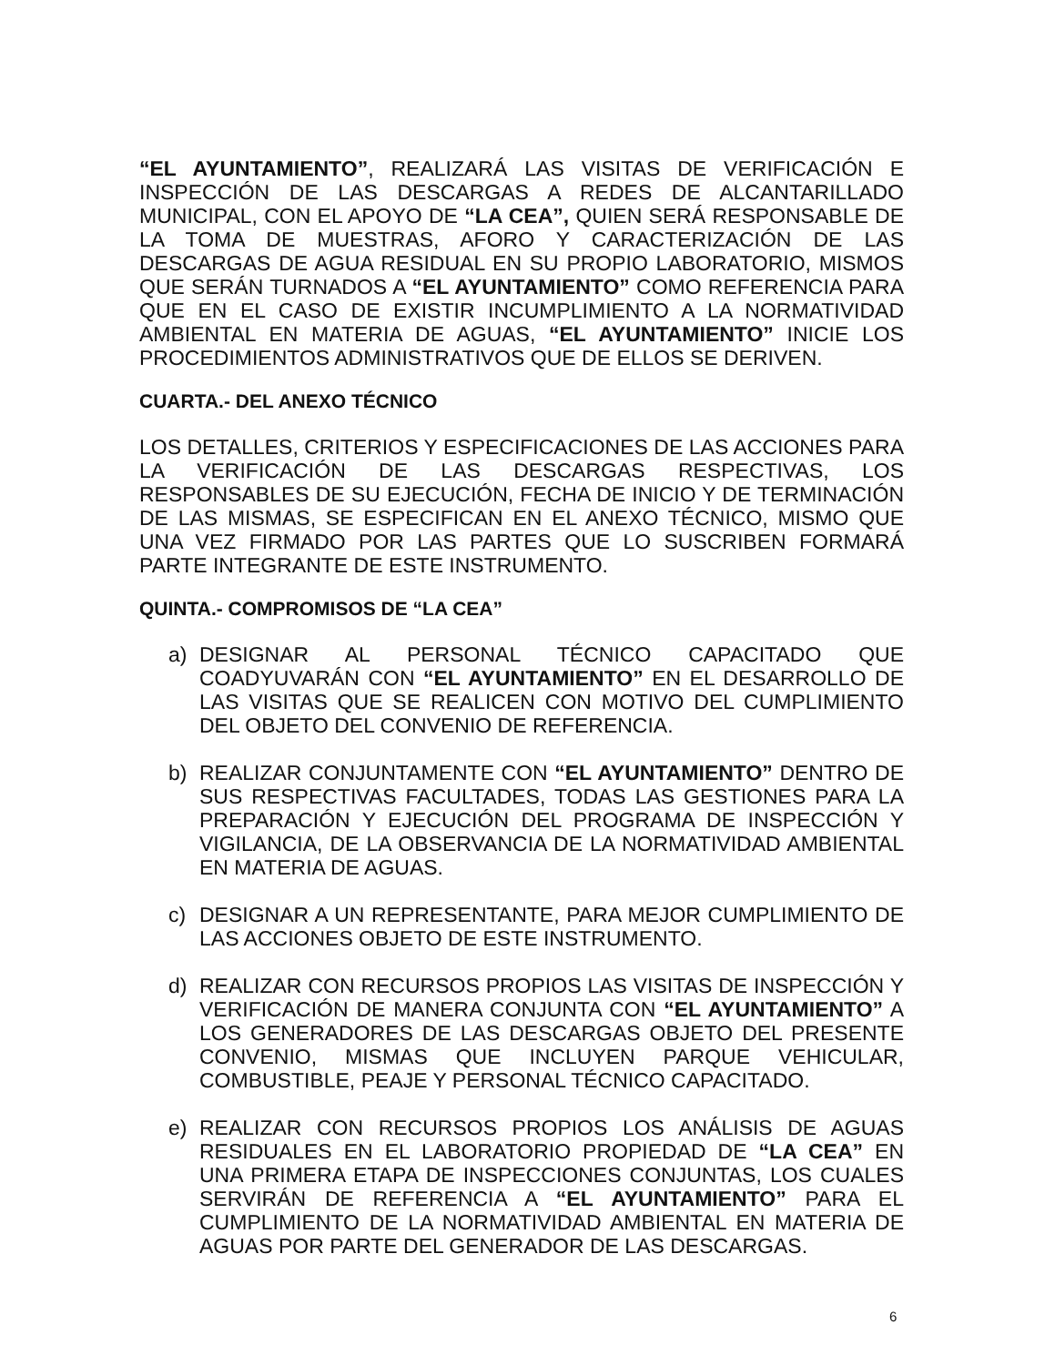“EL AYUNTAMIENTO”, REALIZARÁ LAS VISITAS DE VERIFICACIÓN E INSPECCIÓN DE LAS DESCARGAS A REDES DE ALCANTARILLADO MUNICIPAL, CON EL APOYO DE “LA CEA”, QUIEN SERÁ RESPONSABLE DE LA TOMA DE MUESTRAS, AFORO Y CARACTERIZACIÓN DE LAS DESCARGAS DE AGUA RESIDUAL EN SU PROPIO LABORATORIO, MISMOS QUE SERÁN TURNADOS A “EL AYUNTAMIENTO” COMO REFERENCIA PARA QUE EN EL CASO DE EXISTIR INCUMPLIMIENTO A LA NORMATIVIDAD AMBIENTAL EN MATERIA DE AGUAS, “EL AYUNTAMIENTO” INICIE LOS PROCEDIMIENTOS ADMINISTRATIVOS QUE DE ELLOS SE DERIVEN.
CUARTA.- DEL ANEXO TÉCNICO
LOS DETALLES, CRITERIOS Y ESPECIFICACIONES DE LAS ACCIONES PARA LA VERIFICACIÓN DE LAS DESCARGAS RESPECTIVAS, LOS RESPONSABLES DE SU EJECUCIÓN, FECHA DE INICIO Y DE TERMINACIÓN DE LAS MISMAS, SE ESPECIFICAN EN EL ANEXO TÉCNICO, MISMO QUE UNA VEZ FIRMADO POR LAS PARTES QUE LO SUSCRIBEN FORMARÁ PARTE INTEGRANTE DE ESTE INSTRUMENTO.
QUINTA.- COMPROMISOS DE “LA CEA”
a) DESIGNAR AL PERSONAL TÉCNICO CAPACITADO QUE COADYUVARÁN CON “EL AYUNTAMIENTO” EN EL DESARROLLO DE LAS VISITAS QUE SE REALICEN CON MOTIVO DEL CUMPLIMIENTO DEL OBJETO DEL CONVENIO DE REFERENCIA.
b) REALIZAR CONJUNTAMENTE CON “EL AYUNTAMIENTO” DENTRO DE SUS RESPECTIVAS FACULTADES, TODAS LAS GESTIONES PARA LA PREPARACIÓN Y EJECUCIÓN DEL PROGRAMA DE INSPECCIÓN Y VIGILANCIA, DE LA OBSERVANCIA DE LA NORMATIVIDAD AMBIENTAL EN MATERIA DE AGUAS.
c) DESIGNAR A UN REPRESENTANTE, PARA MEJOR CUMPLIMIENTO DE LAS ACCIONES OBJETO DE ESTE INSTRUMENTO.
d) REALIZAR CON RECURSOS PROPIOS LAS VISITAS DE INSPECCIÓN Y VERIFICACIÓN DE MANERA CONJUNTA CON “EL AYUNTAMIENTO” A LOS GENERADORES DE LAS DESCARGAS OBJETO DEL PRESENTE CONVENIO, MISMAS QUE INCLUYEN PARQUE VEHICULAR, COMBUSTIBLE, PEAJE Y PERSONAL TÉCNICO CAPACITADO.
e) REALIZAR CON RECURSOS PROPIOS LOS ANÁLISIS DE AGUAS RESIDUALES EN EL LABORATORIO PROPIEDAD DE “LA CEA” EN UNA PRIMERA ETAPA DE INSPECCIONES CONJUNTAS, LOS CUALES SERVIRÁN DE REFERENCIA A “EL AYUNTAMIENTO” PARA EL CUMPLIMIENTO DE LA NORMATIVIDAD AMBIENTAL EN MATERIA DE AGUAS POR PARTE DEL GENERADOR DE LAS DESCARGAS.
6